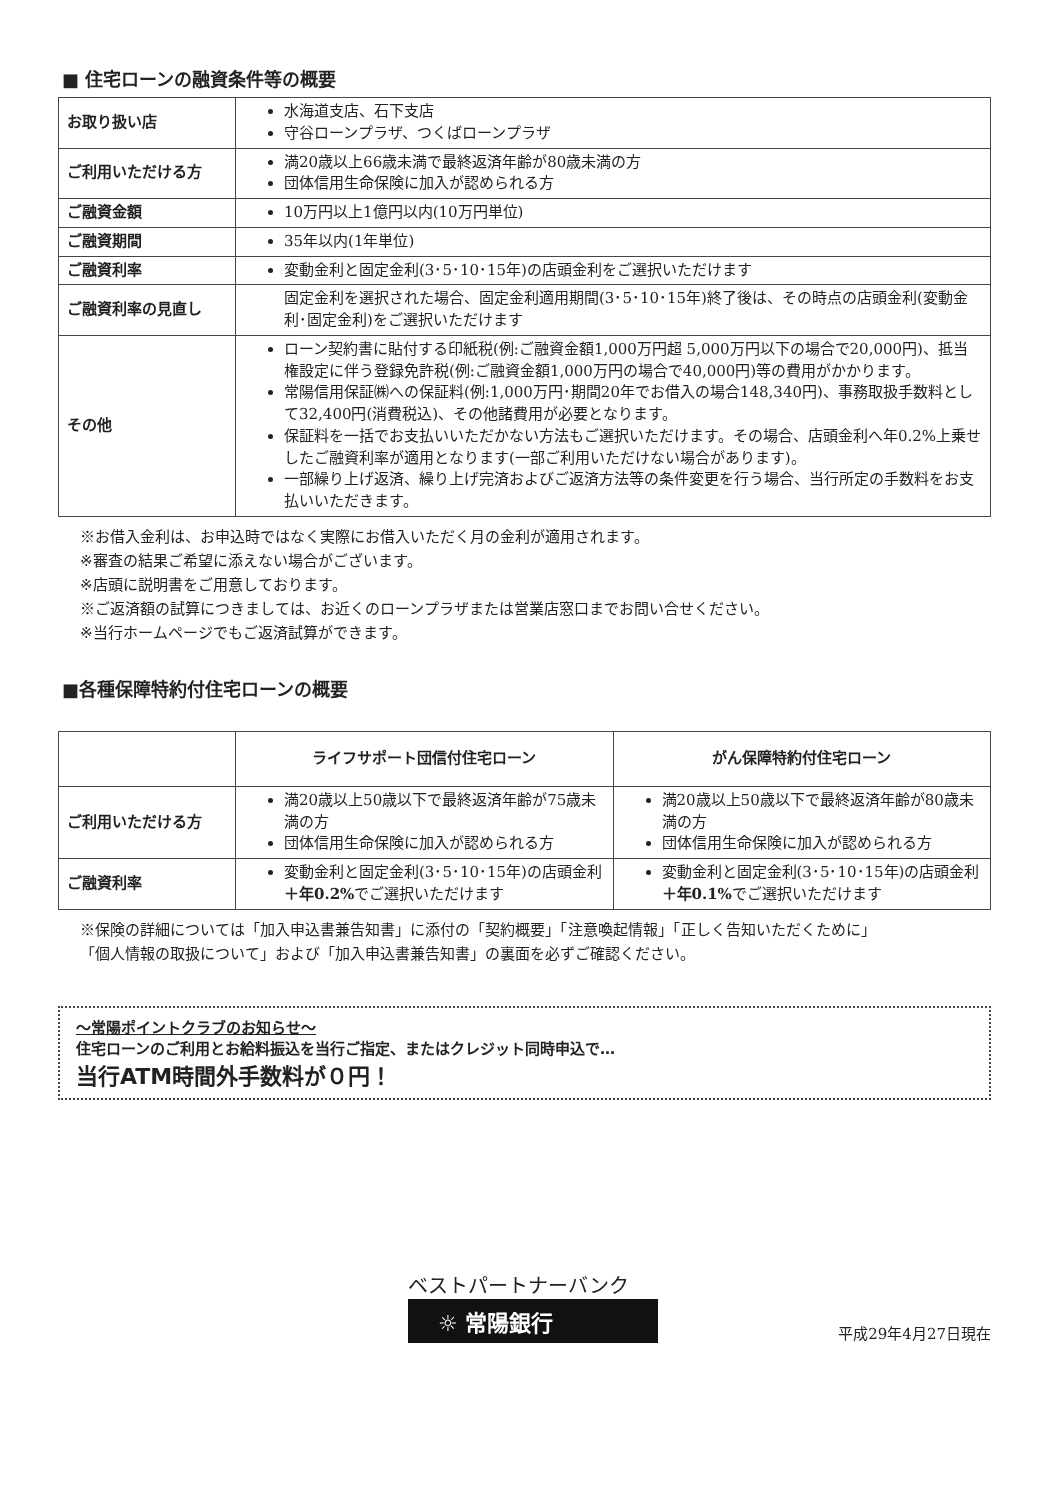■ 住宅ローンの融資条件等の概要
| お取り扱い店 | 水海道支店、石下支店 守谷ローンプラザ、つくばローンプラザ |
| ご利用いただける方 | 満20歳以上66歳未満で最終返済年齢が80歳未満の方 団体信用生命保険に加入が認められる方 |
| ご融資金額 | 10万円以上1億円以内(10万円単位) |
| ご融資期間 | 35年以内(1年単位) |
| ご融資利率 | 変動金利と固定金利(3･5･10･15年)の店頭金利をご選択いただけます |
| ご融資利率の見直し | 固定金利を選択された場合、固定金利適用期間(3･5･10･15年)終了後は、その時点の店頭金利(変動金利･固定金利)をご選択いただけます |
| その他 | ローン契約書に貼付する印紙税(例:ご融資金額1,000万円超 5,000万円以下の場合で20,000円)、抵当権設定に伴う登録免許税(例:ご融資金額1,000万円の場合で40,000円)等の費用がかかります。 常陽信用保証㈱への保証料(例:1,000万円･期間20年でお借入の場合148,340円)、事務取扱手数料として32,400円(消費税込)、その他諸費用が必要となります。 保証料を一括でお支払いいただかない方法もご選択いただけます。その場合、店頭金利へ年0.2%上乗せしたご融資利率が適用となります(一部ご利用いただけない場合があります)。 一部繰り上げ返済、繰り上げ完済およびご返済方法等の条件変更を行う場合、当行所定の手数料をお支払いいただきます。 |
※お借入金利は、お申込時ではなく実際にお借入いただく月の金利が適用されます。
※審査の結果ご希望に添えない場合がございます。
※店頭に説明書をご用意しております。
※ご返済額の試算につきましては、お近くのローンプラザまたは営業店窓口までお問い合せください。
※当行ホームページでもご返済試算ができます。
■各種保障特約付住宅ローンの概要
| | ライフサポート団信付住宅ローン | がん保障特約付住宅ローン |
| --- | --- | --- |
| ご利用いただける方 | 満20歳以上50歳以下で最終返済年齢が75歳未満の方 団体信用生命保険に加入が認められる方 | 満20歳以上50歳以下で最終返済年齢が80歳未満の方 団体信用生命保険に加入が認められる方 |
| ご融資利率 | 変動金利と固定金利(3･5･10･15年)の店頭金利 ＋年0.2% でご選択いただけます | 変動金利と固定金利(3･5･10･15年)の店頭金利 ＋年0.1% でご選択いただけます |
※保険の詳細については「加入申込書兼告知書」に添付の「契約概要」「注意喚起情報」「正しく告知いただくために」
「個人情報の取扱について」および「加入申込書兼告知書」の裏面を必ずご確認ください。
～常陽ポイントクラブのお知らせ～
住宅ローンのご利用とお給料振込を当行ご指定、またはクレジット同時申込で…
当行ATM時間外手数料が０円！
ベストパートナーバンク
☼ 常陽銀行
平成29年4月27日現在